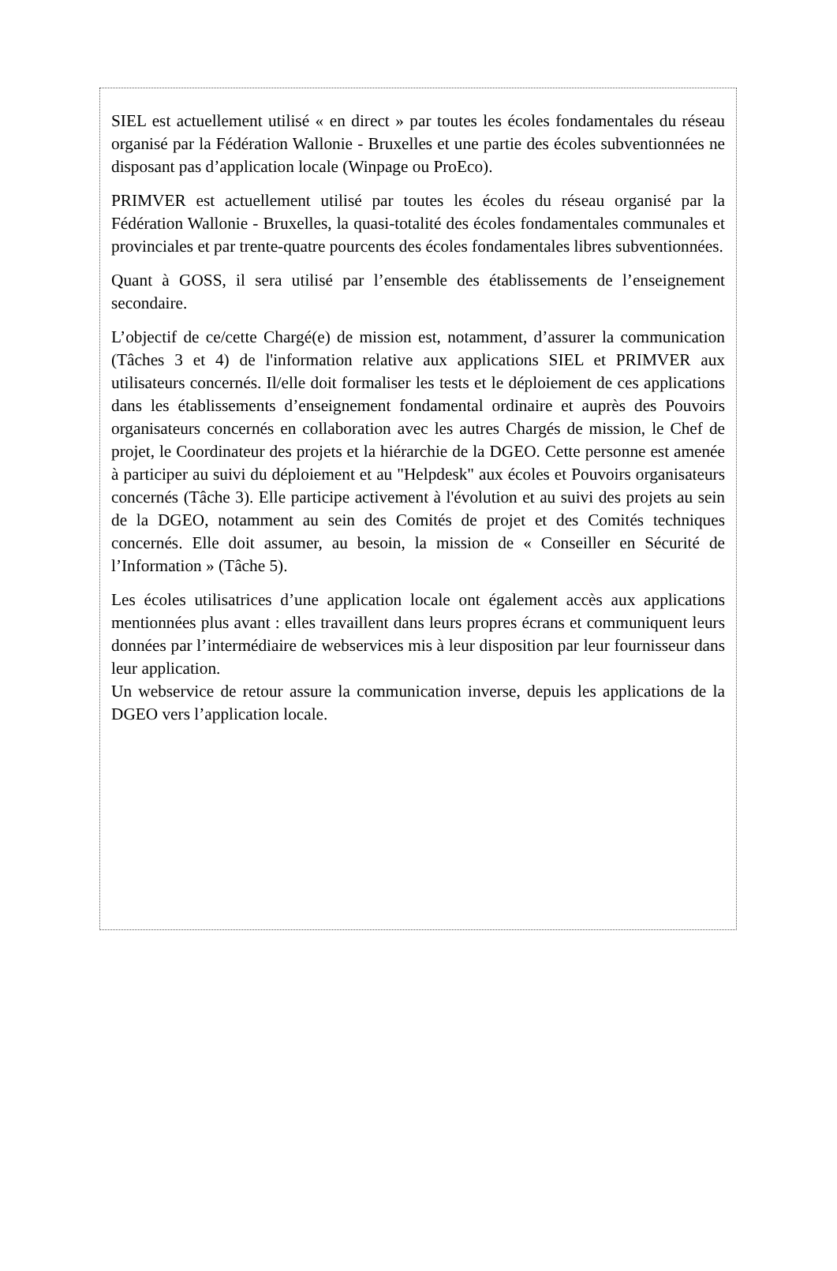SIEL est actuellement utilisé « en direct » par toutes les écoles fondamentales du réseau organisé par la Fédération Wallonie - Bruxelles et une partie des écoles subventionnées ne disposant pas d’application locale (Winpage ou ProEco).
PRIMVER est actuellement utilisé par toutes les écoles du réseau organisé par la Fédération Wallonie - Bruxelles, la quasi-totalité des écoles fondamentales communales et provinciales et par trente-quatre pourcents des écoles fondamentales libres subventionnées.
Quant à GOSS, il sera utilisé par l’ensemble des établissements de l’enseignement secondaire.
L’objectif de ce/cette Chargé(e) de mission est, notamment, d’assurer la communication (Tâches 3 et 4) de l'information relative aux applications SIEL et PRIMVER aux utilisateurs concernés. Il/elle doit formaliser les tests et le déploiement de ces applications dans les établissements d’enseignement fondamental ordinaire et auprès des Pouvoirs organisateurs concernés en collaboration avec les autres Chargés de mission, le Chef de projet, le Coordinateur des projets et la hiérarchie de la DGEO. Cette personne est amenée à participer au suivi du déploiement et au "Helpdesk" aux écoles et Pouvoirs organisateurs concernés (Tâche 3). Elle participe activement à l'évolution et au suivi des projets au sein de la DGEO, notamment au sein des Comités de projet et des Comités techniques concernés. Elle doit assumer, au besoin, la mission de « Conseiller en Sécurité de l’Information » (Tâche 5).
Les écoles utilisatrices d’une application locale ont également accès aux applications mentionnées plus avant : elles travaillent dans leurs propres écrans et communiquent leurs données par l’intermédiaire de webservices mis à leur disposition par leur fournisseur dans leur application.
Un webservice de retour assure la communication inverse, depuis les applications de la DGEO vers l’application locale.